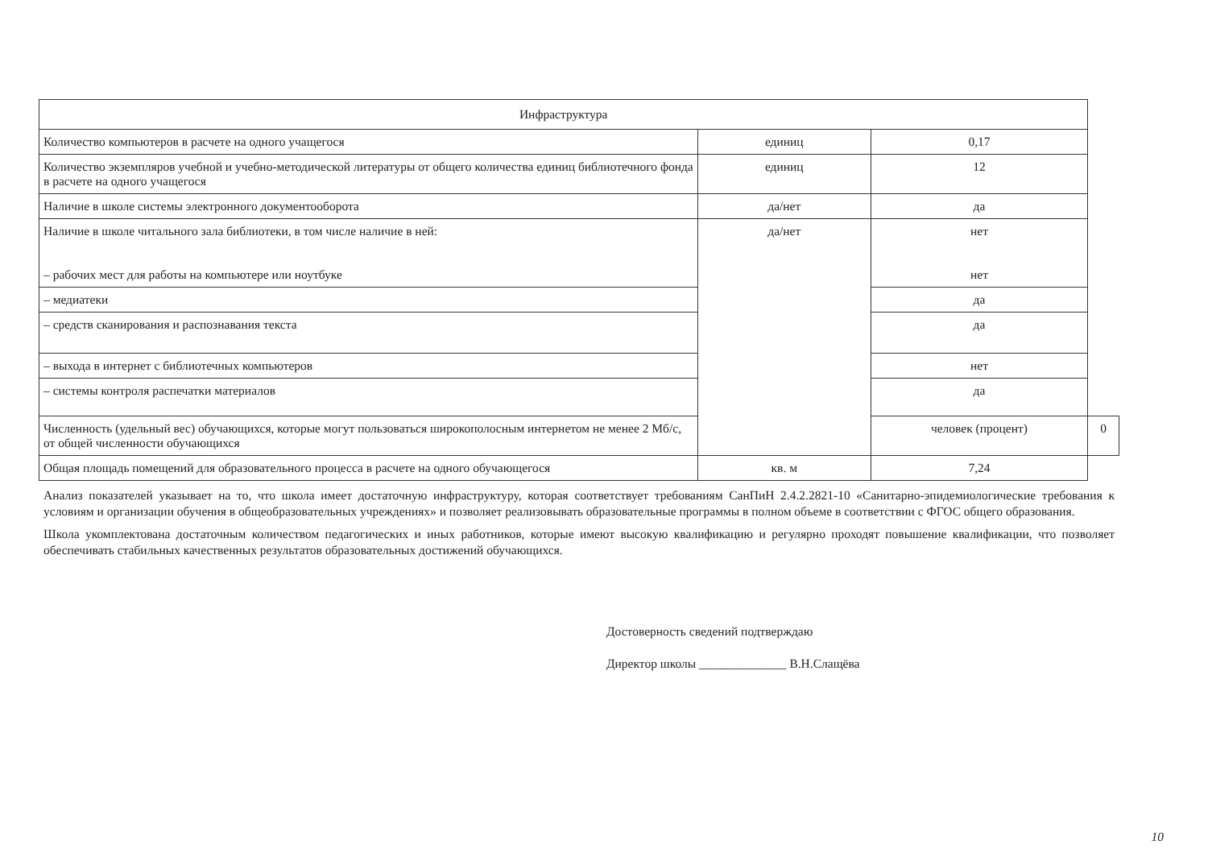| Инфраструктура | | | |
| --- | --- | --- | --- |
| Количество компьютеров в расчете на одного учащегося | единиц | 0,17 | |
| Количество экземпляров учебной и учебно-методической литературы от общего количества единиц библиотечного фонда в расчете на одного учащегося | единиц | 12 | |
| Наличие в школе системы электронного документооборота | да/нет | да | |
| Наличие в школе читального зала библиотеки, в том числе наличие в ней: – рабочих мест для работы на компьютере или ноутбуке | да/нет | нет нет | |
| – медиатеки | | да | |
| – средств сканирования и распознавания текста | | да | |
| – выхода в интернет с библиотечных компьютеров | | нет | |
| – системы контроля распечатки материалов | | да | |
| Численность (удельный вес) обучающихся, которые могут пользоваться широкополосным интернетом не менее 2 Мб/с, от общей численности обучающихся | | человек (процент) | 0 |
| Общая площадь помещений для образовательного процесса в расчете на одного обучающегося | кв. м | 7,24 | |
Анализ показателей указывает на то, что школа имеет достаточную инфраструктуру, которая соответствует требованиям СанПиН 2.4.2.2821-10 «Санитарно-эпидемиологические требования к условиям и организации обучения в общеобразовательных учреждениях» и позволяет реализовывать образовательные программы в полном объеме в соответствии с ФГОС общего образования.
Школа укомплектована достаточным количеством педагогических и иных работников, которые имеют высокую квалификацию и регулярно проходят повышение квалификации, что позволяет обеспечивать стабильных качественных результатов образовательных достижений обучающихся.
Достоверность сведений подтверждаю
Директор школы ______________ В.Н.Слащёва
10